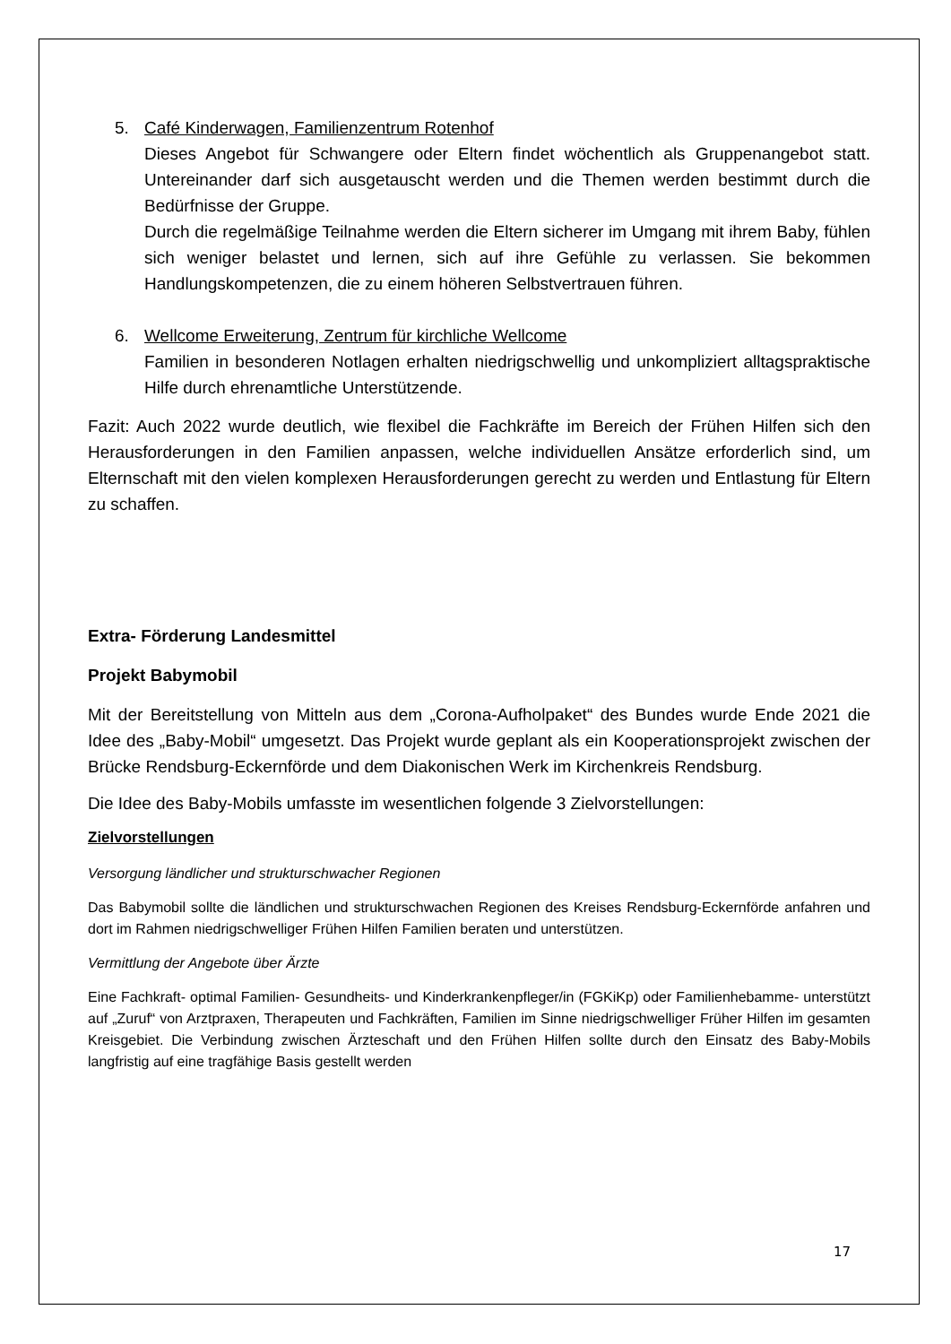5. Café Kinderwagen, Familienzentrum Rotenhof
Dieses Angebot für Schwangere oder Eltern findet wöchentlich als Gruppenangebot statt. Untereinander darf sich ausgetauscht werden und die Themen werden bestimmt durch die Bedürfnisse der Gruppe.
Durch die regelmäßige Teilnahme werden die Eltern sicherer im Umgang mit ihrem Baby, fühlen sich weniger belastet und lernen, sich auf ihre Gefühle zu verlassen. Sie bekommen Handlungskompetenzen, die zu einem höheren Selbstvertrauen führen.
6. Wellcome Erweiterung, Zentrum für kirchliche Wellcome
Familien in besonderen Notlagen erhalten niedrigschwellig und unkompliziert alltagspraktische Hilfe durch ehrenamtliche Unterstützende.
Fazit: Auch 2022 wurde deutlich, wie flexibel die Fachkräfte im Bereich der Frühen Hilfen sich den Herausforderungen in den Familien anpassen, welche individuellen Ansätze erforderlich sind, um Elternschaft mit den vielen komplexen Herausforderungen gerecht zu werden und Entlastung für Eltern zu schaffen.
Extra- Förderung Landesmittel
Projekt Babymobil
Mit der Bereitstellung von Mitteln aus dem „Corona-Aufholpaket“ des Bundes wurde Ende 2021 die Idee des „Baby-Mobil“ umgesetzt. Das Projekt wurde geplant als ein Kooperationsprojekt zwischen der Brücke Rendsburg-Eckernförde und dem Diakonischen Werk im Kirchenkreis Rendsburg.
Die Idee des Baby-Mobils umfasste im wesentlichen folgende 3 Zielvorstellungen:
Zielvorstellungen
Versorgung ländlicher und strukturschwacher Regionen
Das Babymobil sollte die ländlichen und strukturschwachen Regionen des Kreises Rendsburg-Eckernförde anfahren und dort im Rahmen niedrigschwelliger Frühen Hilfen Familien beraten und unterstützen.
Vermittlung der Angebote über Ärzte
Eine Fachkraft- optimal Familien- Gesundheits- und Kinderkrankenpfleger/in (FGKiKp) oder Familienhebamme- unterstützt auf „Zuruf“ von Arztpraxen, Therapeuten und Fachkräften, Familien im Sinne niedrigschwelliger Früher Hilfen im gesamten Kreisgebiet. Die Verbindung zwischen Ärzteschaft und den Frühen Hilfen sollte durch den Einsatz des Baby-Mobils langfristig auf eine tragfähige Basis gestellt werden
17